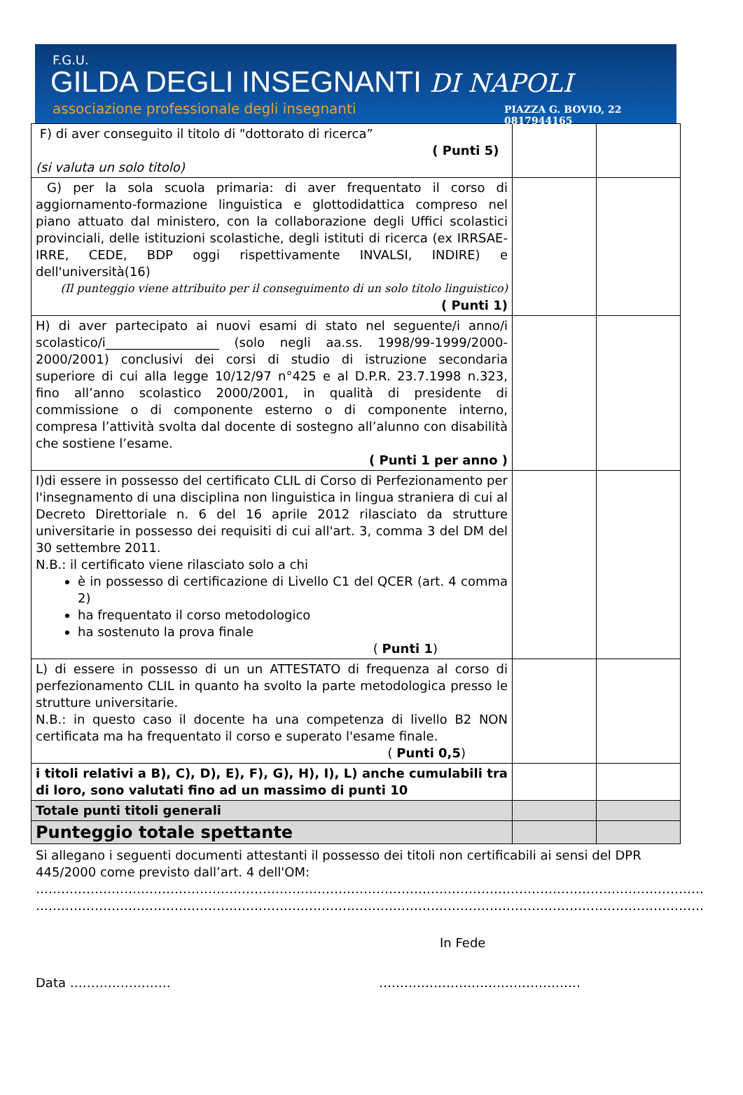F.G.U.
GILDA DEGLI INSEGNANTI DI NAPOLI
associazione professionale degli insegnanti PIAZZA G. BOVIO, 22
0817944165
| F) di aver conseguito il titolo di "dottorato di ricerca” ( Punti 5) (si valuta un solo titolo) | | |
| G) per la sola scuola primaria: di aver frequentato il corso di aggiornamento-formazione linguistica e glottodidattica compreso nel piano attuato dal ministero, con la collaborazione degli Uffici scolastici provinciali, delle istituzioni scolastiche, degli istituti di ricerca (ex IRRSAE- IRRE, CEDE, BDP oggi rispettivamente INVALSI, INDIRE) e dell'università(16) (Il punteggio viene attribuito per il conseguimento di un solo titolo linguistico) ( Punti 1) | | |
| H) di aver partecipato ai nuovi esami di stato nel seguente/i anno/i scolastico/i__________________ (solo negli aa.ss. 1998/99-1999/2000-2000/2001) conclusivi dei corsi di studio di istruzione secondaria superiore di cui alla legge 10/12/97 n°425 e al D.P.R. 23.7.1998 n.323, fino all’anno scolastico 2000/2001, in qualità di presidente di commissione o di componente esterno o di componente interno, compresa l’attività svolta dal docente di sostegno all’alunno con disabilità che sostiene l’esame. ( Punti 1 per anno ) | | |
| I)di essere in possesso del certificato CLIL di Corso di Perfezionamento per l'insegnamento di una disciplina non linguistica in lingua straniera di cui al Decreto Direttoriale n. 6 del 16 aprile 2012 rilasciato da strutture universitarie in possesso dei requisiti di cui all'art. 3, comma 3 del DM del 30 settembre 2011. N.B.: il certificato viene rilasciato solo a chi è in possesso di certificazione di Livello C1 del QCER (art. 4 comma 2) ha frequentato il corso metodologico ha sostenuto la prova finale ( Punti 1 ) | | |
| L) di essere in possesso di un un ATTESTATO di frequenza al corso di perfezionamento CLIL in quanto ha svolto la parte metodologica presso le strutture universitarie. N.B.: in questo caso il docente ha una competenza di livello B2 NON certificata ma ha frequentato il corso e superato l'esame finale. ( Punti 0,5 ) | | |
| i titoli relativi a B), C), D), E), F), G), H), I), L) anche cumulabili tra di loro, sono valutati fino ad un massimo di punti 10 | | |
| Totale punti titoli generali | | |
| Punteggio totale spettante | | |
Si allegano i seguenti documenti attestanti il possesso dei titoli non certificabili ai sensi del DPR 445/2000 come previsto dall’art. 4 dell'OM:
……………………………………………………………………………………………………………………………………………
……………………………………………………………………………………………………………………………………………
In Fede
Data …………………… …………………………………………